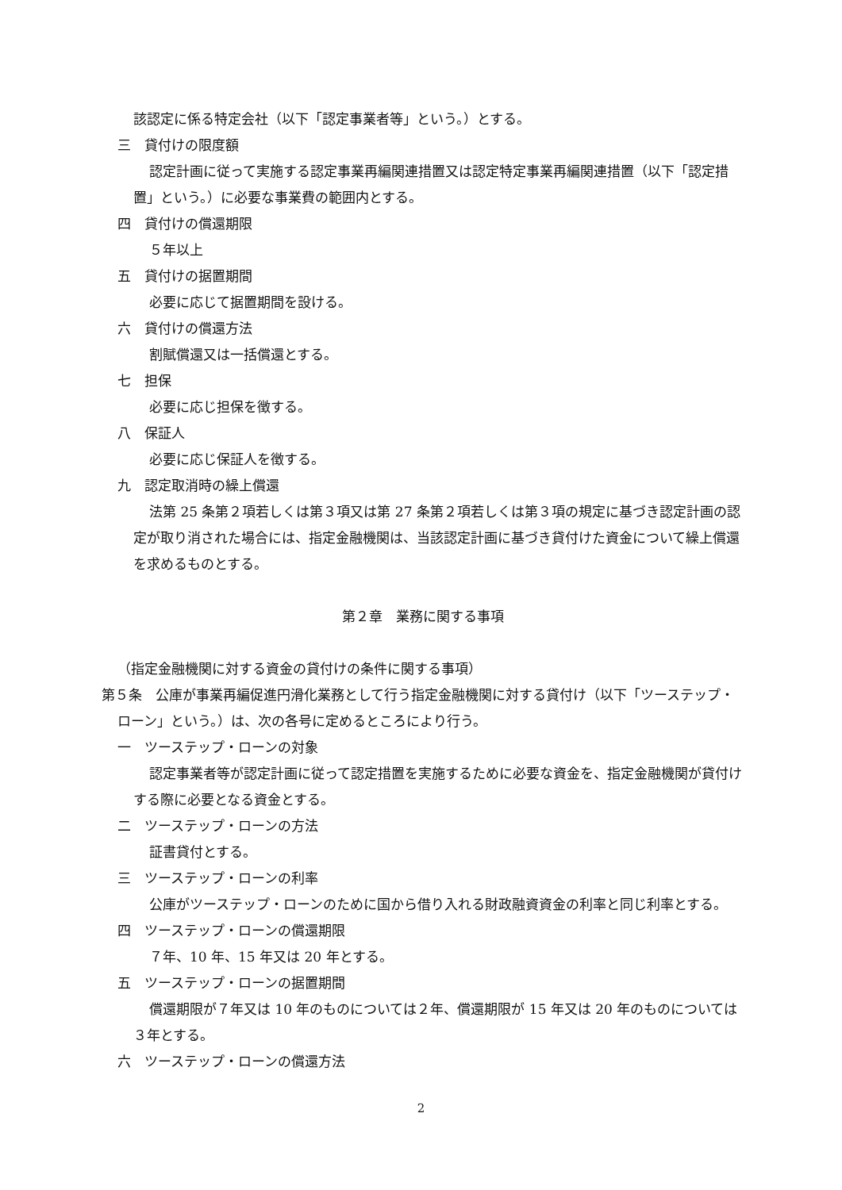該認定に係る特定会社（以下「認定事業者等」という。）とする。
三　貸付けの限度額
認定計画に従って実施する認定事業再編関連措置又は認定特定事業再編関連措置（以下「認定措置」という。）に必要な事業費の範囲内とする。
四　貸付けの償還期限
５年以上
五　貸付けの据置期間
必要に応じて据置期間を設ける。
六　貸付けの償還方法
割賦償還又は一括償還とする。
七　担保
必要に応じ担保を徴する。
八　保証人
必要に応じ保証人を徴する。
九　認定取消時の繰上償還
法第 25 条第２項若しくは第３項又は第 27 条第２項若しくは第３項の規定に基づき認定計画の認定が取り消された場合には、指定金融機関は、当該認定計画に基づき貸付けた資金について繰上償還を求めるものとする。
第２章　業務に関する事項
（指定金融機関に対する資金の貸付けの条件に関する事項）
第５条　公庫が事業再編促進円滑化業務として行う指定金融機関に対する貸付け（以下「ツーステップ・ローン」という。）は、次の各号に定めるところにより行う。
一　ツーステップ・ローンの対象
認定事業者等が認定計画に従って認定措置を実施するために必要な資金を、指定金融機関が貸付けする際に必要となる資金とする。
二　ツーステップ・ローンの方法
証書貸付とする。
三　ツーステップ・ローンの利率
公庫がツーステップ・ローンのために国から借り入れる財政融資資金の利率と同じ利率とする。
四　ツーステップ・ローンの償還期限
７年、10 年、15 年又は 20 年とする。
五　ツーステップ・ローンの据置期間
償還期限が７年又は 10 年のものについては２年、償還期限が 15 年又は 20 年のものについては３年とする。
六　ツーステップ・ローンの償還方法
2